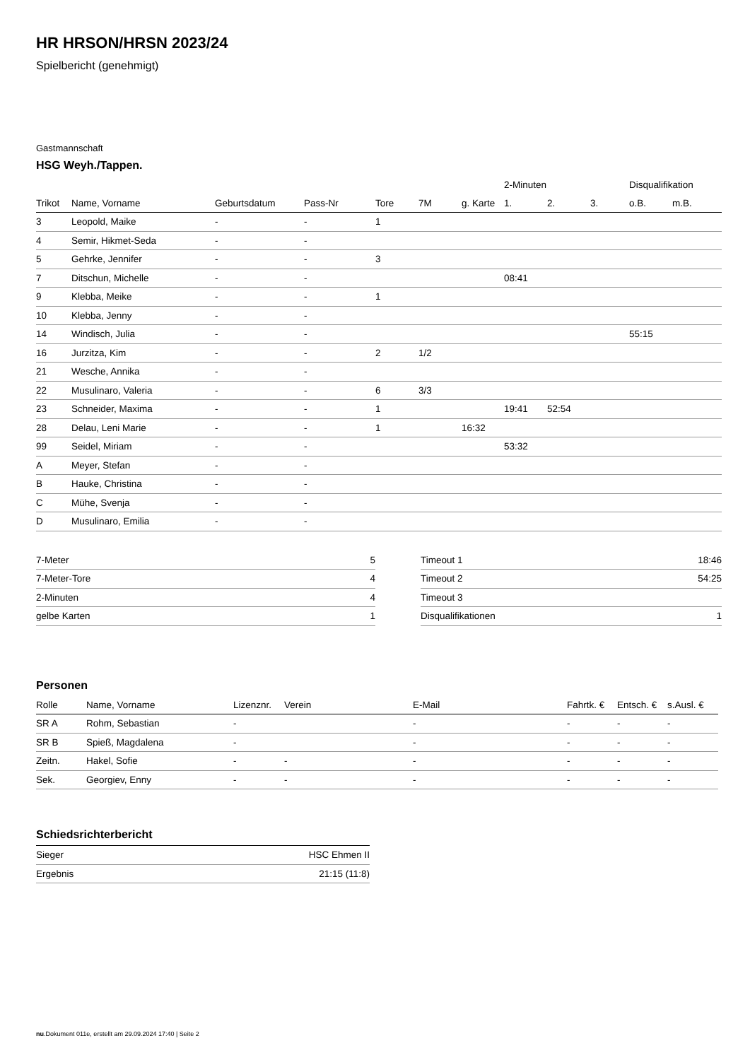HR HRSON/HRSN 2023/24
Spielbericht (genehmigt)
Gastmannschaft
HSG Weyh./Tappen.
| | | | | | | | 2-Minuten | | | Disqualifikation | |
| --- | --- | --- | --- | --- | --- | --- | --- | --- | --- | --- | --- |
| Trikot | Name, Vorname | Geburtsdatum | Pass-Nr | Tore | 7M | g. Karte | 1. | 2. | 3. | o.B. | m.B. |
| 3 | Leopold, Maike | - | - | 1 | | | | | | | |
| 4 | Semir, Hikmet-Seda | - | - | | | | | | | | |
| 5 | Gehrke, Jennifer | - | - | 3 | | | | | | | |
| 7 | Ditschun, Michelle | - | - | | | | 08:41 | | | | |
| 9 | Klebba, Meike | - | - | 1 | | | | | | | |
| 10 | Klebba, Jenny | - | - | | | | | | | | |
| 14 | Windisch, Julia | - | - | | | | | | | 55:15 | |
| 16 | Jurzitza, Kim | - | - | 2 | 1/2 | | | | | | |
| 21 | Wesche, Annika | - | - | | | | | | | | |
| 22 | Musulinaro, Valeria | - | - | 6 | 3/3 | | | | | | |
| 23 | Schneider, Maxima | - | - | 1 | | | 19:41 | 52:54 | | | |
| 28 | Delau, Leni Marie | - | - | 1 | | 16:32 | | | | | |
| 99 | Seidel, Miriam | - | - | | | | 53:32 | | | | |
| A | Meyer, Stefan | - | - | | | | | | | | |
| B | Hauke, Christina | - | - | | | | | | | | |
| C | Mühe, Svenja | - | - | | | | | | | | |
| D | Musulinaro, Emilia | - | - | | | | | | | | |
| 7-Meter | 5 |
| 7-Meter-Tore | 4 |
| 2-Minuten | 4 |
| gelbe Karten | 1 |
| Timeout 1 | 18:46 |
| Timeout 2 | 54:25 |
| Timeout 3 | |
| Disqualifikationen | 1 |
Personen
| Rolle | Name, Vorname | Lizenznr. | Verein | E-Mail | Fahrtk. € | Entsch. € | s.Ausl. € |
| --- | --- | --- | --- | --- | --- | --- | --- |
| SR A | Rohm, Sebastian | - | | - | - | - | - |
| SR B | Spieß, Magdalena | - | | - | - | - | - |
| Zeitn. | Hakel, Sofie | - | - | - | - | - | - |
| Sek. | Georgiev, Enny | - | - | - | - | - | - |
Schiedsrichterbericht
| Sieger | HSC Ehmen II |
| Ergebnis | 21:15 (11:8) |
nu.Dokument 011e, erstellt am 29.09.2024 17:40 | Seite 2